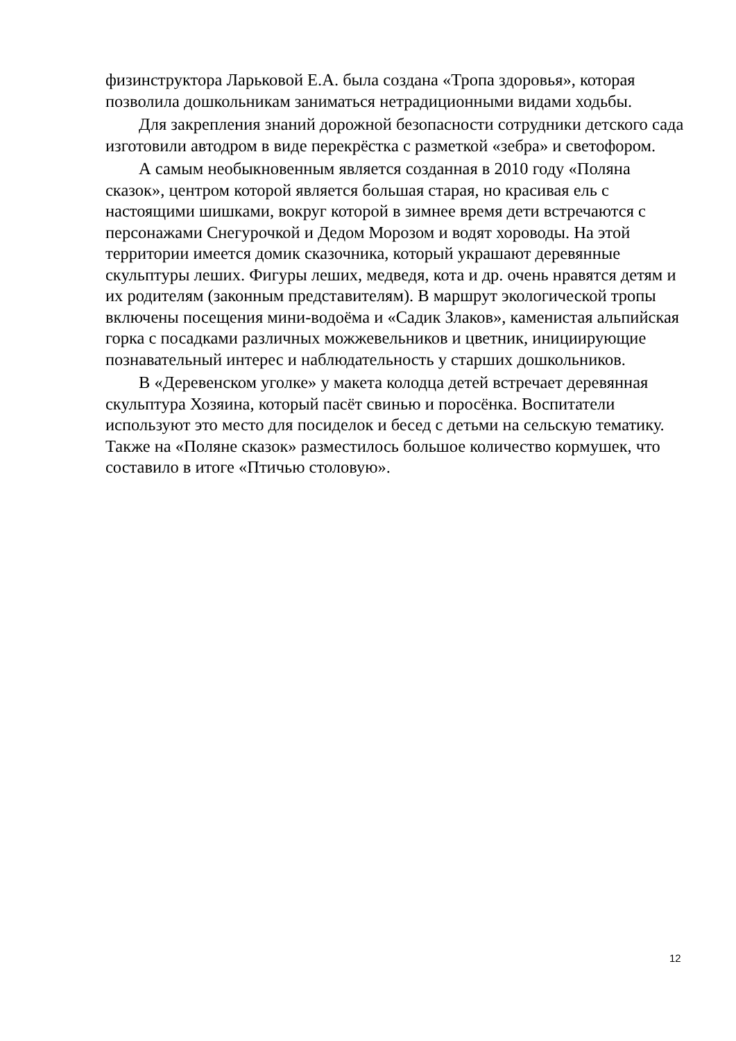физинструктора Ларьковой Е.А. была создана «Тропа здоровья», которая позволила дошкольникам заниматься нетрадиционными видами ходьбы.
Для закрепления знаний дорожной безопасности сотрудники детского сада изготовили автодром в виде перекрёстка с разметкой «зебра» и светофором.
А самым необыкновенным является созданная в 2010 году «Поляна сказок», центром которой является большая старая, но красивая ель с настоящими шишками, вокруг которой в зимнее время дети встречаются с персонажами Снегурочкой и Дедом Морозом и водят хороводы. На этой территории имеется домик сказочника, который украшают деревянные скульптуры леших. Фигуры леших, медведя, кота и др. очень нравятся детям и их родителям (законным представителям). В маршрут экологической тропы включены посещения мини-водоёма и «Садик Злаков», каменистая альпийская горка с посадками различных можжевельников и цветник, инициирующие познавательный интерес и наблюдательность у старших дошкольников.
В «Деревенском уголке» у макета колодца детей встречает деревянная скульптура Хозяина, который пасёт свинью и поросёнка. Воспитатели используют это место для посиделок и бесед с детьми на сельскую тематику. Также на «Поляне сказок» разместилось большое количество кормушек, что составило в итоге «Птичью столовую».
12